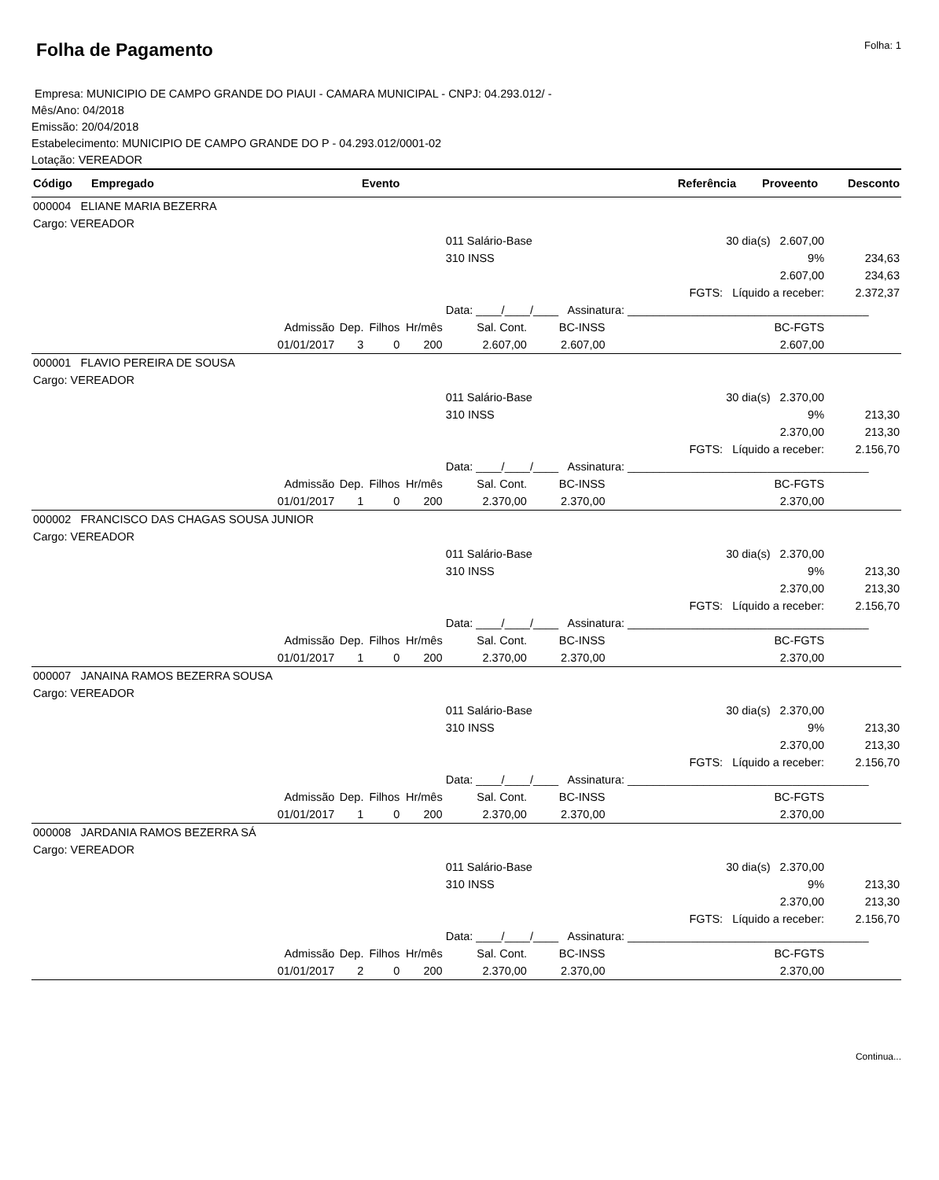Folha de Pagamento
Folha: 1
Empresa: MUNICIPIO DE CAMPO GRANDE DO PIAUI - CAMARA MUNICIPAL - CNPJ: 04.293.012/ -
Mês/Ano: 04/2018
Emissão: 20/04/2018
Estabelecimento: MUNICIPIO DE CAMPO GRANDE DO P - 04.293.012/0001-02
Lotação: VEREADOR
| Código | Empregado | Evento | Referência | Proveento | Desconto |
| --- | --- | --- | --- | --- | --- |
| 000004 ELIANE MARIA BEZERRA | | | | | | | |
| Cargo: VEREADOR | | | | | | | |
| | | | | 011 Salário-Base | | 30 dia(s) 2.607,00 | |
| | | | | 310 INSS | | 9% | 234,63 |
| | | | | | | 2.607,00 | 234,63 |
| | | | | | | FGTS: Líquido a receber: | 2.372,37 |
| | | | | Data: ____/____/____ Assinatura: ______________________________________ | | | |
| Admissão | Dep. | Filhos | Hr/mês | Sal. Cont. | BC-INSS | BC-FGTS | |
| 01/01/2017 | 3 | 0 | 200 | 2.607,00 | 2.607,00 | 2.607,00 | |
| 000001 FLAVIO PEREIRA DE SOUSA | | | | | | | |
| Cargo: VEREADOR | | | | | | | |
| | | | | 011 Salário-Base | | 30 dia(s) 2.370,00 | |
| | | | | 310 INSS | | 9% | 213,30 |
| | | | | | | 2.370,00 | 213,30 |
| | | | | | | FGTS: Líquido a receber: | 2.156,70 |
| | | | | Data: ____/____/____ Assinatura: ______________________________________ | | | |
| Admissão | Dep. | Filhos | Hr/mês | Sal. Cont. | BC-INSS | BC-FGTS | |
| 01/01/2017 | 1 | 0 | 200 | 2.370,00 | 2.370,00 | 2.370,00 | |
| 000002 FRANCISCO DAS CHAGAS SOUSA JUNIOR | | | | | | | |
| Cargo: VEREADOR | | | | | | | |
| | | | | 011 Salário-Base | | 30 dia(s) 2.370,00 | |
| | | | | 310 INSS | | 9% | 213,30 |
| | | | | | | 2.370,00 | 213,30 |
| | | | | | | FGTS: Líquido a receber: | 2.156,70 |
| | | | | Data: ____/____/____ Assinatura: ______________________________________ | | | |
| Admissão | Dep. | Filhos | Hr/mês | Sal. Cont. | BC-INSS | BC-FGTS | |
| 01/01/2017 | 1 | 0 | 200 | 2.370,00 | 2.370,00 | 2.370,00 | |
| 000007 JANAINA RAMOS BEZERRA SOUSA | | | | | | | |
| Cargo: VEREADOR | | | | | | | |
| | | | | 011 Salário-Base | | 30 dia(s) 2.370,00 | |
| | | | | 310 INSS | | 9% | 213,30 |
| | | | | | | 2.370,00 | 213,30 |
| | | | | | | FGTS: Líquido a receber: | 2.156,70 |
| | | | | Data: ____/____/____ Assinatura: ______________________________________ | | | |
| Admissão | Dep. | Filhos | Hr/mês | Sal. Cont. | BC-INSS | BC-FGTS | |
| 01/01/2017 | 1 | 0 | 200 | 2.370,00 | 2.370,00 | 2.370,00 | |
| 000008 JARDANIA RAMOS BEZERRA SÁ | | | | | | | |
| Cargo: VEREADOR | | | | | | | |
| | | | | 011 Salário-Base | | 30 dia(s) 2.370,00 | |
| | | | | 310 INSS | | 9% | 213,30 |
| | | | | | | 2.370,00 | 213,30 |
| | | | | | | FGTS: Líquido a receber: | 2.156,70 |
| | | | | Data: ____/____/____ Assinatura: ______________________________________ | | | |
| Admissão | Dep. | Filhos | Hr/mês | Sal. Cont. | BC-INSS | BC-FGTS | |
| 01/01/2017 | 2 | 0 | 200 | 2.370,00 | 2.370,00 | 2.370,00 | |
Continua...